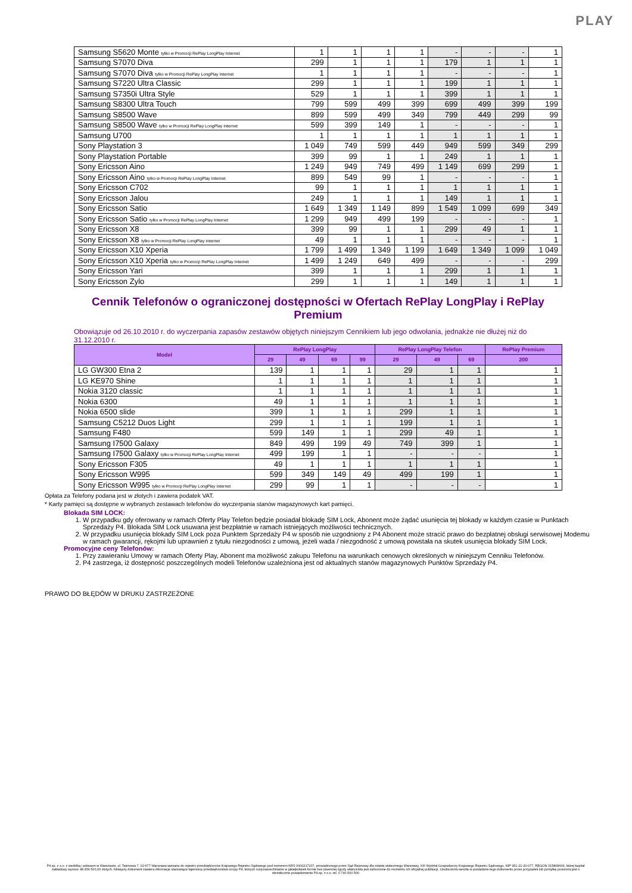PLAY
| Samsung S5620 Monte tylko w Promocji RePlay LongPlay Internet | 1 | 1 | 1 | 1 | - | - | - | 1 |
| Samsung S7070 Diva | 299 | 1 | 1 | 1 | 179 | 1 | 1 | 1 |
| Samsung S7070 Diva tylko w Promocji RePlay LongPlay Internet | 1 | 1 | 1 | 1 | - | - | - | 1 |
| Samsung S7220 Ultra Classic | 299 | 1 | 1 | 1 | 199 | 1 | 1 | 1 |
| Samsung S7350i Ultra Style | 529 | 1 | 1 | 1 | 399 | 1 | 1 | 1 |
| Samsung S8300 Ultra Touch | 799 | 599 | 499 | 399 | 699 | 499 | 399 | 199 |
| Samsung S8500 Wave | 899 | 599 | 499 | 349 | 799 | 449 | 299 | 99 |
| Samsung S8500 Wave tylko w Promocji RePlay LongPlay Internet | 599 | 399 | 149 | 1 | - | - | - | 1 |
| Samsung U700 | 1 | 1 | 1 | 1 | 1 | 1 | 1 | 1 |
| Sony Playstation 3 | 1 049 | 749 | 599 | 449 | 949 | 599 | 349 | 299 |
| Sony Playstation Portable | 399 | 99 | 1 | 1 | 249 | 1 | 1 | 1 |
| Sony Ericsson Aino | 1 249 | 949 | 749 | 499 | 1 149 | 699 | 299 | 1 |
| Sony Ericsson Aino tylko w Promocji RePlay LongPlay Internet | 899 | 549 | 99 | 1 | - | - | - | 1 |
| Sony Ericsson C702 | 99 | 1 | 1 | 1 | 1 | 1 | 1 | 1 |
| Sony Ericsson Jalou | 249 | 1 | 1 | 1 | 149 | 1 | 1 | 1 |
| Sony Ericsson Satio | 1 649 | 1 349 | 1 149 | 899 | 1 549 | 1 099 | 699 | 349 |
| Sony Ericsson Satio tylko w Promocji RePlay LongPlay Internet | 1 299 | 949 | 499 | 199 | - | - | - | 1 |
| Sony Ericsson X8 | 399 | 99 | 1 | 1 | 299 | 49 | 1 | 1 |
| Sony Ericsson X8 tylko w Promocji RePlay LongPlay Internet | 49 | 1 | 1 | 1 | - | - | - | 1 |
| Sony Ericsson X10 Xperia | 1 799 | 1 499 | 1 349 | 1 199 | 1 649 | 1 349 | 1 099 | 1 049 |
| Sony Ericsson X10 Xperia tylko w Promocji RePlay LongPlay Internet | 1 499 | 1 249 | 649 | 499 | - | - | - | 299 |
| Sony Ericsson Yari | 399 | 1 | 1 | 1 | 299 | 1 | 1 | 1 |
| Sony Ericsson Zylo | 299 | 1 | 1 | 1 | 149 | 1 | 1 | 1 |
Cennik Telefonów o ograniczonej dostępności w Ofertach RePlay LongPlay i RePlay Premium
Obowiązuje od 26.10.2010 r. do wyczerpania zapasów zestawów objętych niniejszym Cennikiem lub jego odwołania, jednakże nie dłużej niż do 31.12.2010 r.
| Model | RePlay LongPlay | | | | RePlay LongPlay Telefon | | | RePlay Premium |
| --- | --- | --- | --- | --- | --- | --- | --- | --- |
| | 29 | 49 | 69 | 99 | 29 | 49 | 69 | 200 |
| LG GW300 Etna 2 | 139 | 1 | 1 | 1 | 29 | 1 | 1 | 1 |
| LG KE970 Shine | 1 | 1 | 1 | 1 | 1 | 1 | 1 | 1 |
| Nokia 3120 classic | 1 | 1 | 1 | 1 | 1 | 1 | 1 | 1 |
| Nokia 6300 | 49 | 1 | 1 | 1 | 1 | 1 | 1 | 1 |
| Nokia 6500 slide | 399 | 1 | 1 | 1 | 299 | 1 | 1 | 1 |
| Samsung C5212 Duos Light | 299 | 1 | 1 | 1 | 199 | 1 | 1 | 1 |
| Samsung F480 | 599 | 149 | 1 | 1 | 299 | 49 | 1 | 1 |
| Samsung I7500 Galaxy | 849 | 499 | 199 | 49 | 749 | 399 | 1 | 1 |
| Samsung I7500 Galaxy tylko w Promocji RePlay LongPlay Internet | 499 | 199 | 1 | 1 | - | - | - | 1 |
| Sony Ericsson F305 | 49 | 1 | 1 | 1 | 1 | 1 | 1 | 1 |
| Sony Ericsson W995 | 599 | 349 | 149 | 49 | 499 | 199 | 1 | 1 |
| Sony Ericsson W995 tylko w Promocji RePlay LongPlay Internet | 299 | 99 | 1 | 1 | - | - | - | 1 |
Opłata za Telefony podana jest w złotych i zawiera podatek VAT.
* Karty pamięci są dostępne w wybranych zestawach telefonów do wyczerpania stanów magazynowych kart pamięci.
Blokada SIM LOCK:
1. W przypadku gdy oferowany w ramach Oferty Play Telefon będzie posiadał blokadę SIM Lock, Abonent może żądać usunięcia tej blokady w każdym czasie w Punktach Sprzedaży P4. Blokada SIM Lock usuwana jest bezpłatnie w ramach istniejących możliwości technicznych.
2. W przypadku usunięcia blokady SIM Lock poza Punktem Sprzedaży P4 w sposób nie uzgodniony z P4 Abonent może stracić prawo do bezpłatnej obsługi serwisowej Modemu w ramach gwarancji, rękojmi lub uprawnień z tytułu niezgodności z umową, jeżeli wada / niezgodność z umową powstała na skutek usunięcia blokady SIM Lock.
Promocyjne ceny Telefonów:
1. Przy zawieraniu Umowy w ramach Oferty Play, Abonent ma możliwość zakupu Telefonu na warunkach cenowych określonych w niniejszym Cenniku Telefonów.
2. P4 zastrzega, iż dostępność poszczególnych modeli Telefonów uzależniona jest od aktualnych stanów magazynowych Punktów Sprzedaży P4.
PRAWO DO BŁĘDÓW W DRUKU ZASTRZEŻONE
P4 sp. z o.o. z siedzibą i adresem w Warszawie, ul. Taśmowa 7, 02-677 Warszawa wpisana do rejestru przedsiębiorców Krajowego Rejestru Sądowego pod numerem KRS 0000217207, prowadzonego przez Sąd Rejonowy dla miasta stołecznego Warszawy, XIII Wydział Gospodarczy Krajowego Rejestru Sądowego, NIP 951-21-20-077, REGON 015808609, której kapitał zakładowy wynosi: 48 456 500,00 złotych. Niniejszy dokument zawiera informacje stanowiące tajemnicę przedsiębiorstwa Grupy P4, których rozpowszechnianie w jakiejkolwiek formie bez pisemnej zgody właściciela jest zabronione do momentu ich oficjalnej publikacji. Osoba która weszła w posiadanie tego dokumentu przez przypadek lub pomyłkę proszona jest o niezwłoczne powiadomienie P4 sp. z o.o. tel. 0 790 500 500